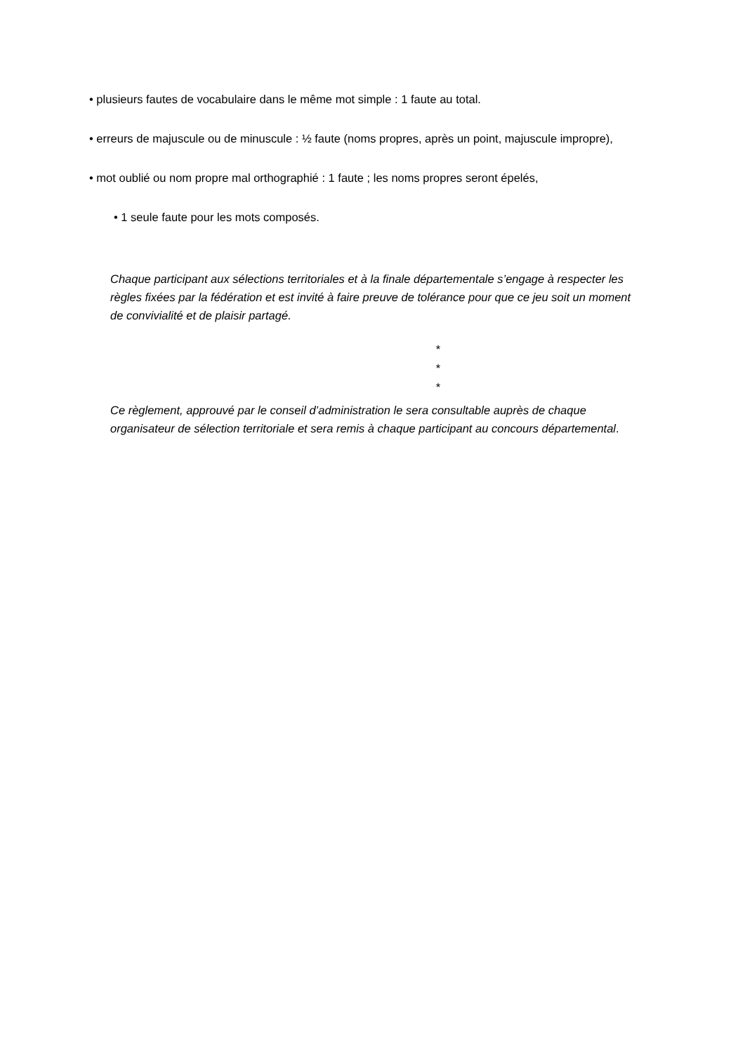• plusieurs fautes de vocabulaire dans le même mot simple : 1 faute au total.
• erreurs de majuscule ou de minuscule : ½ faute (noms propres, après un point, majuscule impropre),
• mot oublié ou nom propre mal orthographié : 1 faute ; les noms propres seront épelés,
• 1 seule faute pour les mots composés.
Chaque participant aux sélections territoriales et à la finale départementale s’engage à respecter les règles fixées par la fédération et est invité à faire preuve de tolérance pour que ce jeu soit un moment de convivialité et de plaisir partagé.
*
*
*
Ce règlement, approuvé par le conseil d’administration le sera consultable auprès de chaque organisateur de sélection territoriale et sera remis à chaque participant au concours départemental.